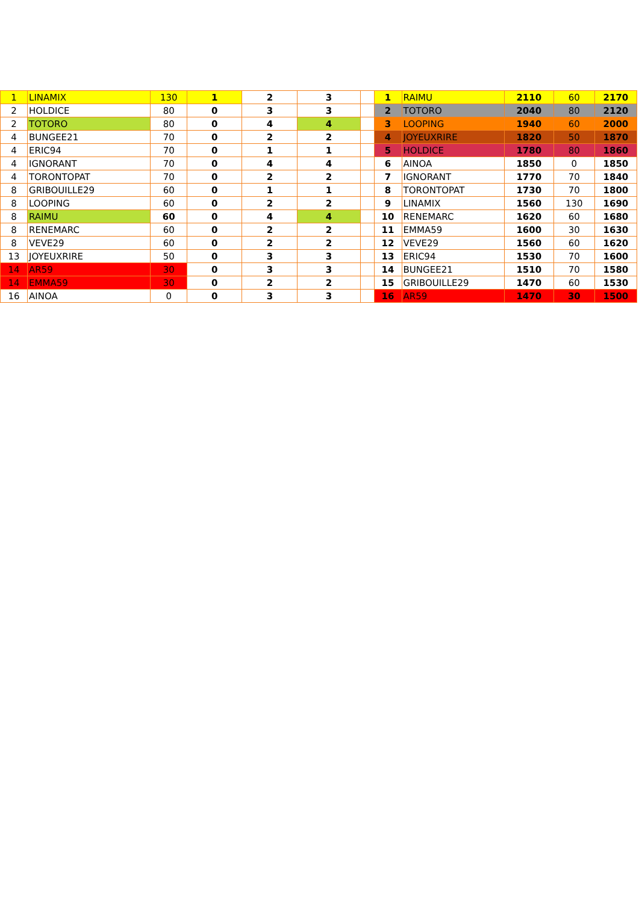| 1 | LINAMIX | 130 | 1 | 2 | 3 | | 1 | RAIMU | 2110 | 60 | 2170 |
| 2 | HOLDICE | 80 | 0 | 3 | 3 | | 2 | TOTORO | 2040 | 80 | 2120 |
| 2 | TOTORO | 80 | 0 | 4 | 4 | | 3 | LOOPING | 1940 | 60 | 2000 |
| 4 | BUNGEE21 | 70 | 0 | 2 | 2 | | 4 | JOYEUXRIRE | 1820 | 50 | 1870 |
| 4 | ERIC94 | 70 | 0 | 1 | 1 | | 5 | HOLDICE | 1780 | 80 | 1860 |
| 4 | IGNORANT | 70 | 0 | 4 | 4 | | 6 | AINOA | 1850 | 0 | 1850 |
| 4 | TORONTOPAT | 70 | 0 | 2 | 2 | | 7 | IGNORANT | 1770 | 70 | 1840 |
| 8 | GRIBOUILLE29 | 60 | 0 | 1 | 1 | | 8 | TORONTOPAT | 1730 | 70 | 1800 |
| 8 | LOOPING | 60 | 0 | 2 | 2 | | 9 | LINAMIX | 1560 | 130 | 1690 |
| 8 | RAIMU | 60 | 0 | 4 | 4 | | 10 | RENEMARC | 1620 | 60 | 1680 |
| 8 | RENEMARC | 60 | 0 | 2 | 2 | | 11 | EMMA59 | 1600 | 30 | 1630 |
| 8 | VEVE29 | 60 | 0 | 2 | 2 | | 12 | VEVE29 | 1560 | 60 | 1620 |
| 13 | JOYEUXRIRE | 50 | 0 | 3 | 3 | | 13 | ERIC94 | 1530 | 70 | 1600 |
| 14 | AR59 | 30 | 0 | 3 | 3 | | 14 | BUNGEE21 | 1510 | 70 | 1580 |
| 14 | EMMA59 | 30 | 0 | 2 | 2 | | 15 | GRIBOUILLE29 | 1470 | 60 | 1530 |
| 16 | AINOA | 0 | 0 | 3 | 3 | | 16 | AR59 | 1470 | 30 | 1500 |